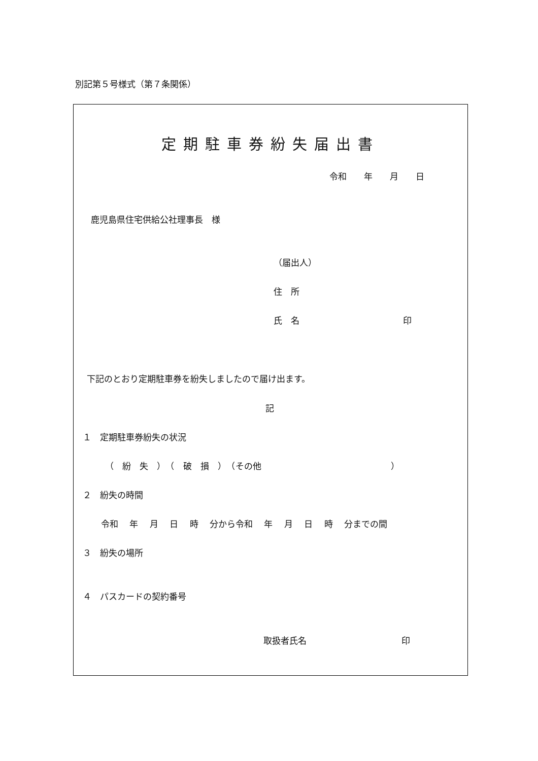別記第５号様式（第７条関係）
定期駐車券紛失届出書
令和　　年　　月　　日
鹿児島県住宅供給公社理事長　様
（届出人）
住　所
氏　名　　　　　　　　　　　　印
下記のとおり定期駐車券を紛失しましたので届け出ます。
記
１　定期駐車券紛失の状況
（　紛　失　）　（　破　損　）　（その他　　　　　　　　　　　　　　　）
２　紛失の時間
令和　 年　 月　 日　 時　 分から令和　 年　 月　 日　 時　 分までの間
３　紛失の場所
４　パスカードの契約番号
取扱者氏名　　　　　　　　　　　印